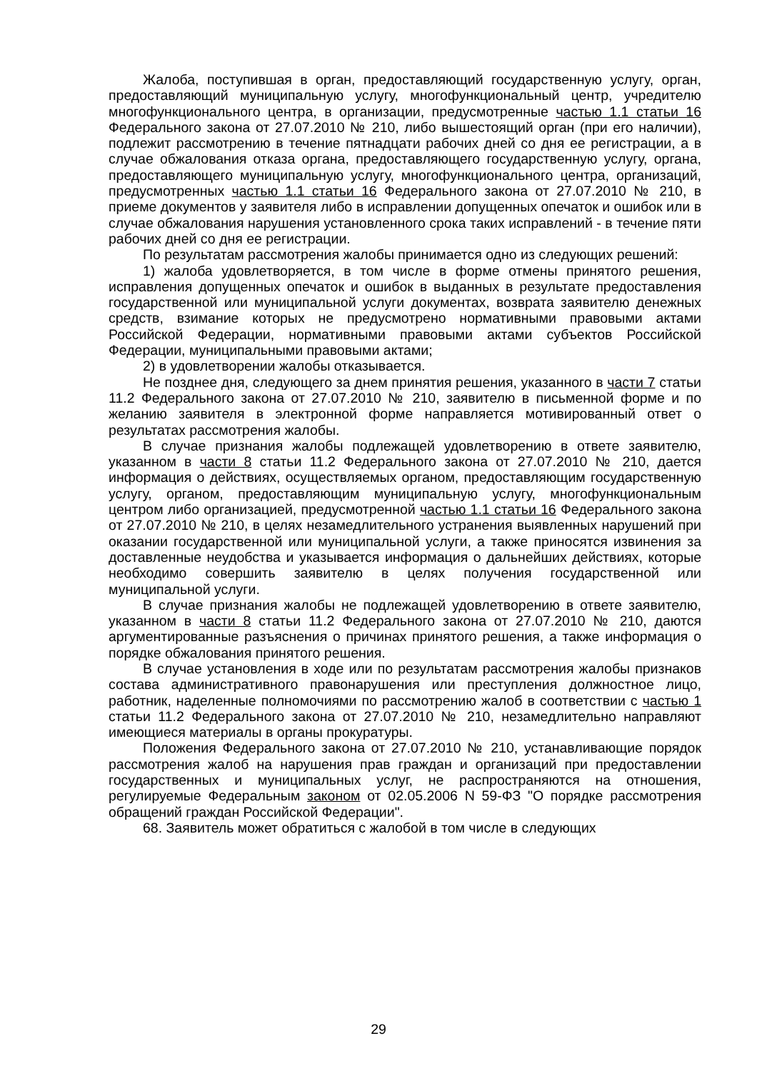Жалоба, поступившая в орган, предоставляющий государственную услугу, орган, предоставляющий муниципальную услугу, многофункциональный центр, учредителю многофункционального центра, в организации, предусмотренные частью 1.1 статьи 16 Федерального закона от 27.07.2010 № 210, либо вышестоящий орган (при его наличии), подлежит рассмотрению в течение пятнадцати рабочих дней со дня ее регистрации, а в случае обжалования отказа органа, предоставляющего государственную услугу, органа, предоставляющего муниципальную услугу, многофункционального центра, организаций, предусмотренных частью 1.1 статьи 16 Федерального закона от 27.07.2010 № 210, в приеме документов у заявителя либо в исправлении допущенных опечаток и ошибок или в случае обжалования нарушения установленного срока таких исправлений - в течение пяти рабочих дней со дня ее регистрации.
По результатам рассмотрения жалобы принимается одно из следующих решений:
1) жалоба удовлетворяется, в том числе в форме отмены принятого решения, исправления допущенных опечаток и ошибок в выданных в результате предоставления государственной или муниципальной услуги документах, возврата заявителю денежных средств, взимание которых не предусмотрено нормативными правовыми актами Российской Федерации, нормативными правовыми актами субъектов Российской Федерации, муниципальными правовыми актами;
2) в удовлетворении жалобы отказывается.
Не позднее дня, следующего за днем принятия решения, указанного в части 7 статьи 11.2 Федерального закона от 27.07.2010 № 210, заявителю в письменной форме и по желанию заявителя в электронной форме направляется мотивированный ответ о результатах рассмотрения жалобы.
В случае признания жалобы подлежащей удовлетворению в ответе заявителю, указанном в части 8 статьи 11.2 Федерального закона от 27.07.2010 № 210, дается информация о действиях, осуществляемых органом, предоставляющим государственную услугу, органом, предоставляющим муниципальную услугу, многофункциональным центром либо организацией, предусмотренной частью 1.1 статьи 16 Федерального закона от 27.07.2010 № 210, в целях незамедлительного устранения выявленных нарушений при оказании государственной или муниципальной услуги, а также приносятся извинения за доставленные неудобства и указывается информация о дальнейших действиях, которые необходимо совершить заявителю в целях получения государственной или муниципальной услуги.
В случае признания жалобы не подлежащей удовлетворению в ответе заявителю, указанном в части 8 статьи 11.2 Федерального закона от 27.07.2010 № 210, даются аргументированные разъяснения о причинах принятого решения, а также информация о порядке обжалования принятого решения.
В случае установления в ходе или по результатам рассмотрения жалобы признаков состава административного правонарушения или преступления должностное лицо, работник, наделенные полномочиями по рассмотрению жалоб в соответствии с частью 1 статьи 11.2 Федерального закона от 27.07.2010 № 210, незамедлительно направляют имеющиеся материалы в органы прокуратуры.
Положения Федерального закона от 27.07.2010 № 210, устанавливающие порядок рассмотрения жалоб на нарушения прав граждан и организаций при предоставлении государственных и муниципальных услуг, не распространяются на отношения, регулируемые Федеральным законом от 02.05.2006 N 59-ФЗ "О порядке рассмотрения обращений граждан Российской Федерации".
68. Заявитель может обратиться с жалобой в том числе в следующих
29